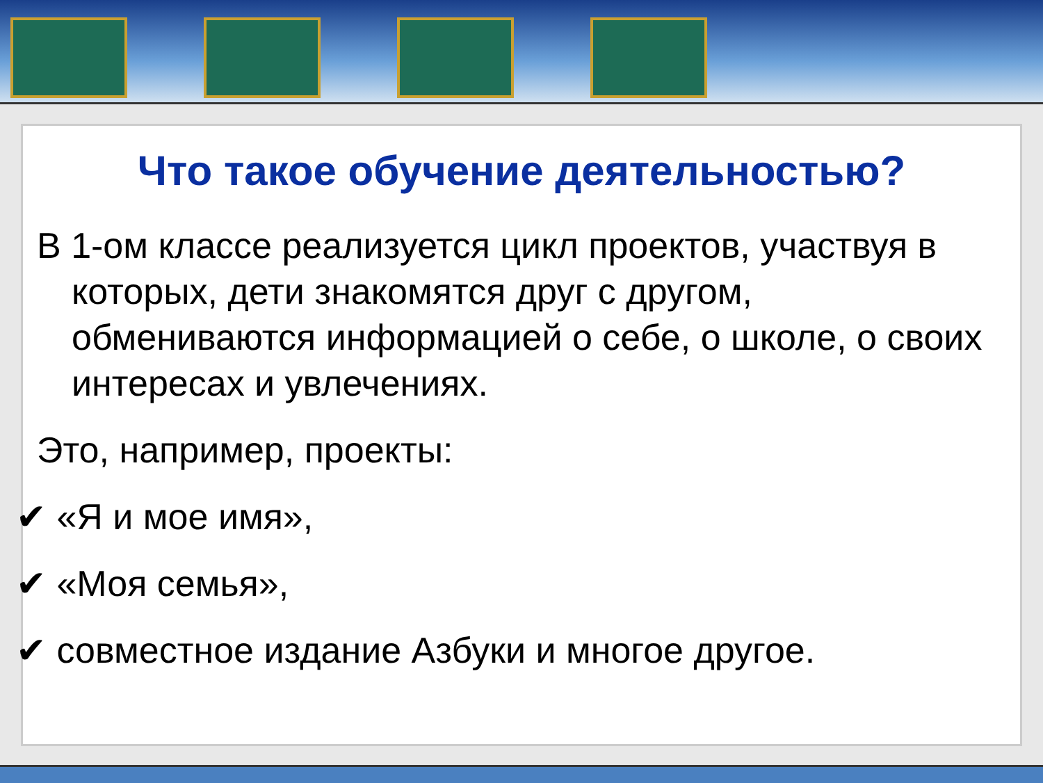Что такое обучение деятельностью?
В 1-ом классе реализуется цикл проектов, участвуя в которых, дети знакомятся друг с другом, обмениваются информацией о себе, о школе, о своих интересах и увлечениях.
Это, например, проекты:
✔ «Я и мое имя»,
✔ «Моя семья»,
✔ совместное издание Азбуки и многое другое.